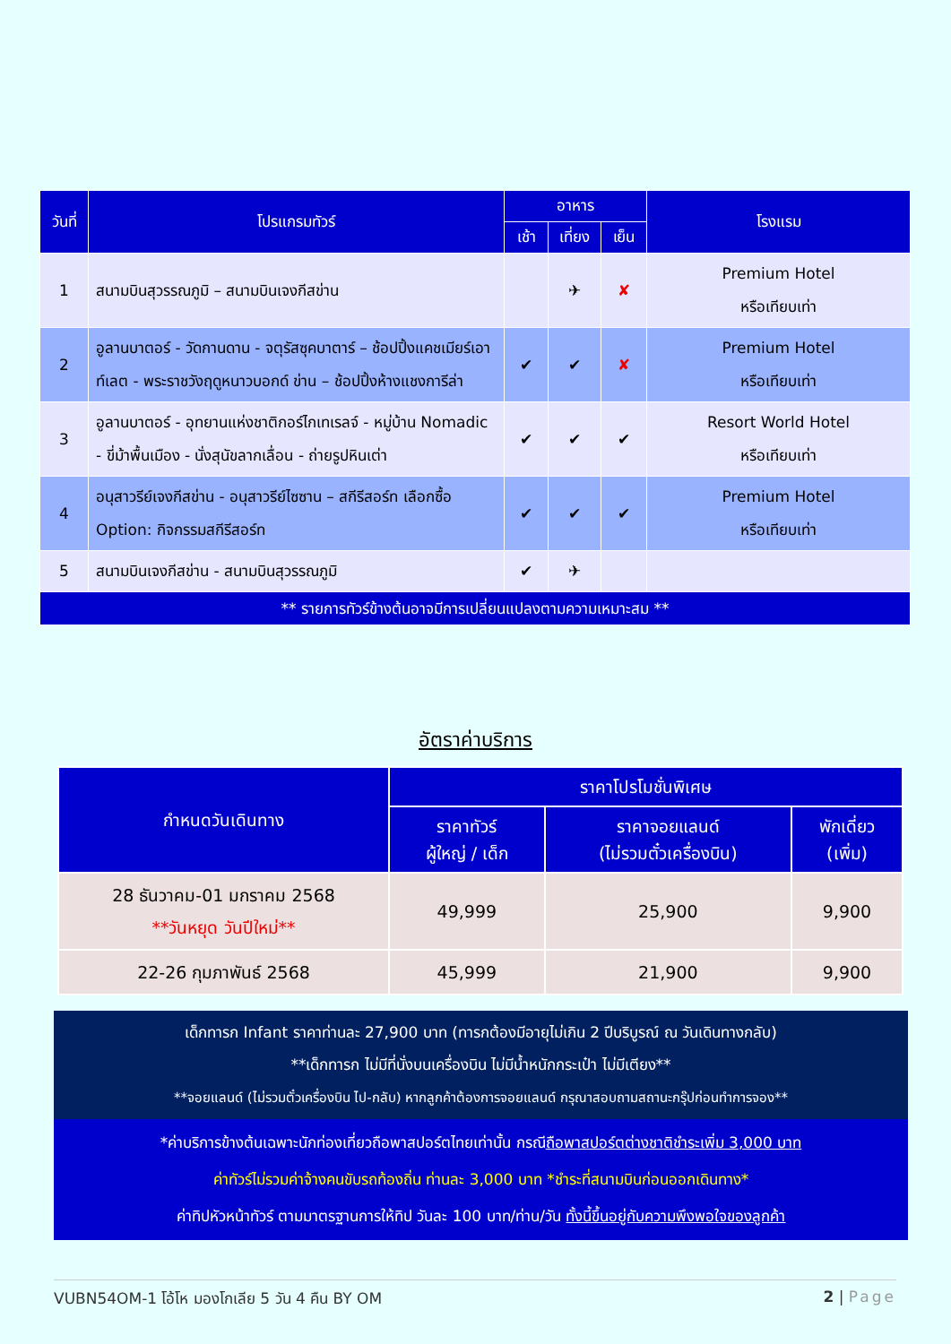| วันที่ | โปรแกรมทัวร์ | อาหาร | | | โรงแรม |
| --- | --- | --- | --- | --- | --- |
| | | เช้า | เที่ยง | เย็น | |
| 1 | สนามบินสุวรรณภูมิ – สนามบินเจงกีสข่าน | | ✈ | ✘ | Premium Hotel หรือเทียบเท่า |
| 2 | อูลานบาตอร์ - วัดกานดาน - จตุรัสซุคบาตาร์ – ช้อปปิ้งแคชเมียร์เอาท์เลต - พระราชวังฤดูหนาวบอกด์ ข่าน – ช้อปปิ้งห้างแชงการีล่า | ✔ | ✔ | ✘ | Premium Hotel หรือเทียบเท่า |
| 3 | อูลานบาตอร์ - อุทยานแห่งชาติกอร์ไกเทเรลจ์ - หมู่บ้าน Nomadic - ขี่ม้าพื้นเมือง - นั่งสุนัขลากเลื่อน - ถ่ายรูปหินเต่า | ✔ | ✔ | ✔ | Resort World Hotel หรือเทียบเท่า |
| 4 | อนุสาวรีย์เจงกีสข่าน - อนุสาวรีย์ไซซาน – สกีรีสอร์ท เลือกซื้อ Option: กิจกรรมสกีรีสอร์ท | ✔ | ✔ | ✔ | Premium Hotel หรือเทียบเท่า |
| 5 | สนามบินเจงกีสข่าน - สนามบินสุวรรณภูมิ | ✔ | ✈ | | |
| ** รายการทัวร์ข้างต้นอาจมีการเปลี่ยนแปลงตามความเหมาะสม ** | | | | | |
อัตราค่าบริการ
| กำหนดวันเดินทาง | ราคาโปรโมชั่นพิเศษ | | |
| --- | --- | --- | --- |
| | ราคาทัวร์ ผู้ใหญ่ / เด็ก | ราคาจอยแลนด์ (ไม่รวมตั๋วเครื่องบิน) | พักเดี่ยว (เพิ่ม) |
| 28 ธันวาคม-01 มกราคม 2568 **วันหยุด วันปีใหม่** | 49,999 | 25,900 | 9,900 |
| 22-26 กุมภาพันธ์ 2568 | 45,999 | 21,900 | 9,900 |
เด็กทารก Infant ราคาท่านละ 27,900 บาท (ทารกต้องมีอายุไม่เกิน 2 ปีบริบูรณ์ ณ วันเดินทางกลับ)
**เด็กทารก ไม่มีที่นั่งบนเครื่องบิน ไม่มีน้ำหนักกระเป๋า ไม่มีเตียง**
**จอยแลนด์ (ไม่รวมตั๋วเครื่องบิน ไป-กลับ) หากลูกค้าต้องการจอยแลนด์ กรุณาสอบถามสถานะกรุ๊ปก่อนทำการจอง**
*ค่าบริการข้างต้นเฉพาะนักท่องเที่ยวถือพาสปอร์ตไทยเท่านั้น กรณีถือพาสปอร์ตต่างชาติชำระเพิ่ม 3,000 บาท
ค่าทัวร์ไม่รวมค่าจ้างคนขับรถท้องถิ่น ท่านละ 3,000 บาท *ชำระที่สนามบินก่อนออกเดินทาง*
ค่าทิปหัวหน้าทัวร์ ตามมาตรฐานการให้ทิป วันละ 100 บาท/ท่าน/วัน ทั้งนี้ขึ้นอยู่กับความพึงพอใจของลูกค้า
VUBN54OM-1 โอ้โห มองโกเลีย 5 วัน 4 คืน BY OM 2 | Page